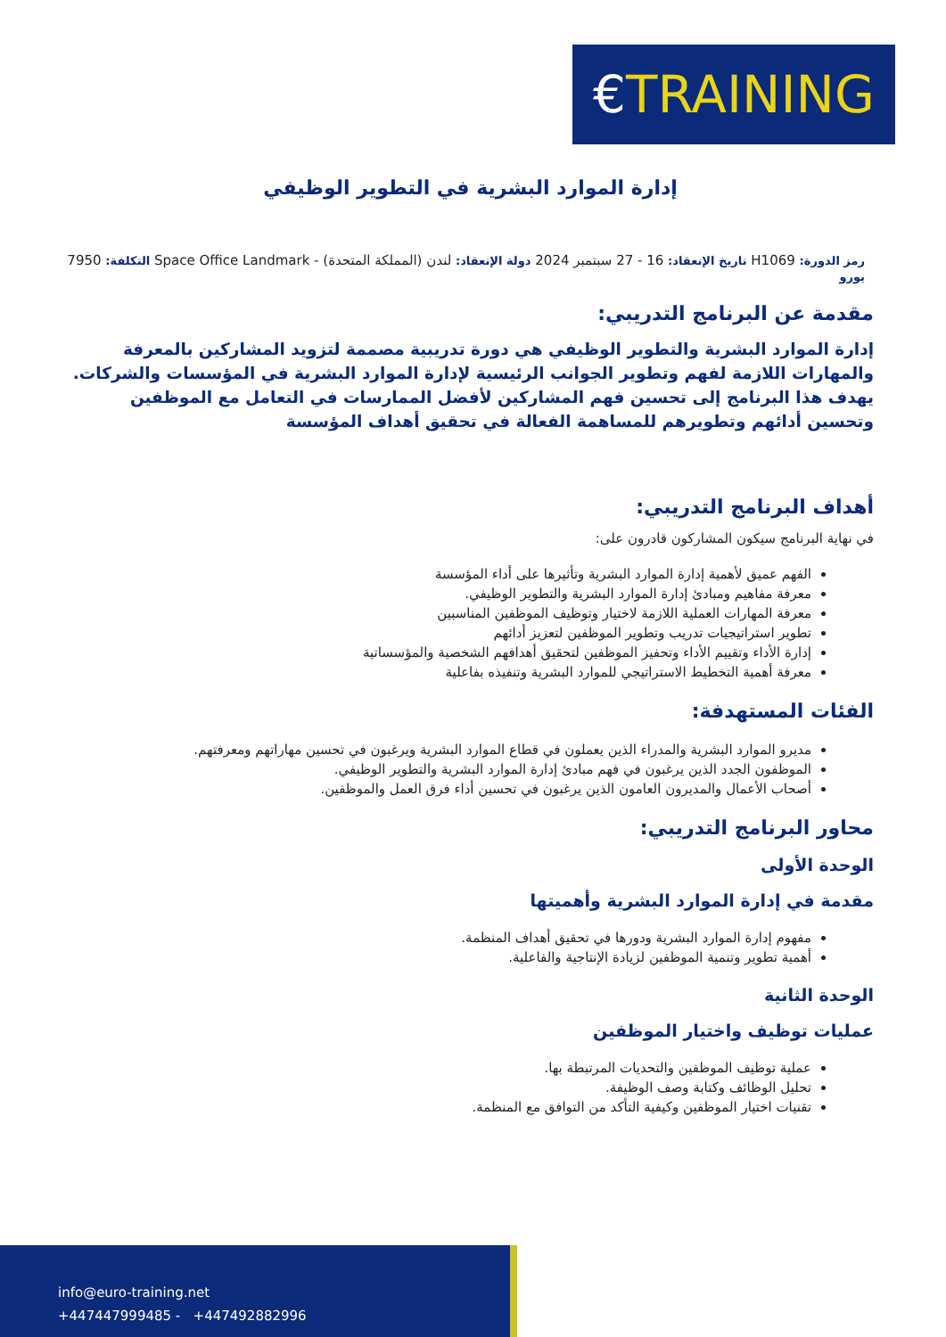€TRAINING
إدارة الموارد البشرية في التطوير الوظيفي
رمز الدورة: H1069 تاريخ الإنعقاد: 16 - 27 سبتمبر 2024 دولة الإنعقاد: لندن (المملكة المتحدة) - Space Office Landmark التكلفة: 7950 يورو
مقدمة عن البرنامج التدريبي:
إدارة الموارد البشرية والتطوير الوظيفي هي دورة تدريبية مصممة لتزويد المشاركين بالمعرفة والمهارات اللازمة لفهم وتطوير الجوانب الرئيسية لإدارة الموارد البشرية في المؤسسات والشركات. يهدف هذا البرنامج إلى تحسين فهم المشاركين لأفضل الممارسات في التعامل مع الموظفين وتحسين أدائهم وتطويرهم للمساهمة الفعالة في تحقيق أهداف المؤسسة
أهداف البرنامج التدريبي:
في نهاية البرنامج سيكون المشاركون قادرون على:
الفهم عميق لأهمية إدارة الموارد البشرية وتأثيرها على أداء المؤسسة
معرفة مفاهيم ومبادئ إدارة الموارد البشرية والتطوير الوظيفي.
معرفة المهارات العملية اللازمة لاختيار وتوظيف الموظفين المناسبين
تطوير استراتيجيات تدريب وتطوير الموظفين لتعزيز أدائهم
إدارة الأداء وتقييم الأداء وتحفيز الموظفين لتحقيق أهدافهم الشخصية والمؤسساتية
معرفة أهمية التخطيط الاستراتيجي للموارد البشرية وتنفيذه بفاعلية
الفئات المستهدفة:
مديرو الموارد البشرية والمدراء الذين يعملون في قطاع الموارد البشرية ويرغبون في تحسين مهاراتهم ومعرفتهم.
الموظفون الجدد الذين يرغبون في فهم مبادئ إدارة الموارد البشرية والتطوير الوظيفي.
أصحاب الأعمال والمديرون العامون الذين يرغبون في تحسين أداء فرق العمل والموظفين.
محاور البرنامج التدريبي:
الوحدة الأولى
مقدمة في إدارة الموارد البشرية وأهميتها
مفهوم إدارة الموارد البشرية ودورها في تحقيق أهداف المنظمة.
أهمية تطوير وتنمية الموظفين لزيادة الإنتاجية والفاعلية.
الوحدة الثانية
عمليات توظيف واختيار الموظفين
عملية توظيف الموظفين والتحديات المرتبطة بها.
تحليل الوظائف وكتابة وصف الوظيفة.
تقنيات اختيار الموظفين وكيفية التأكد من التوافق مع المنظمة.
info@euro-training.net
+447447999485 - +447492882996